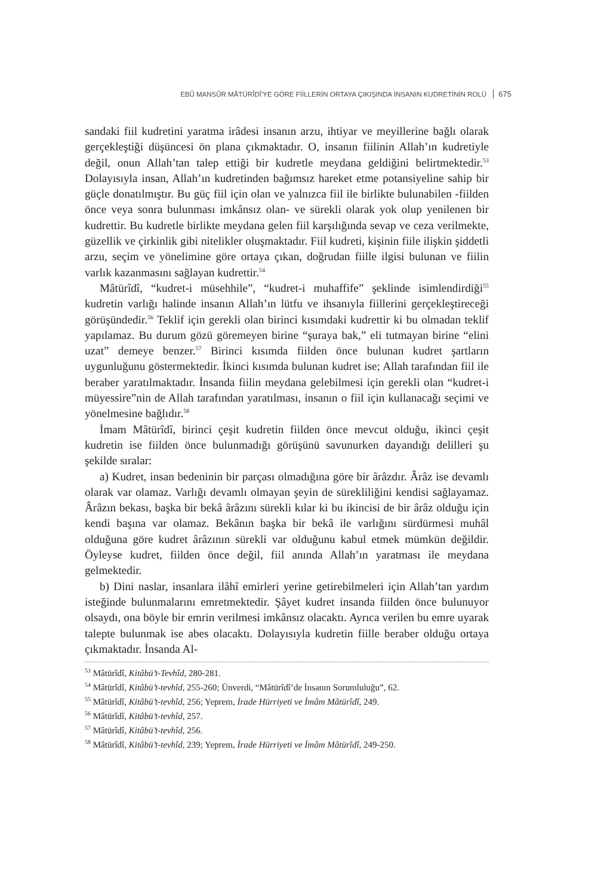EBÛ MANSÛR MÂTÜRÎDÎ’YE GÖRE FİİLLERİN ORTAYA ÇIKIŞINDA İNSANIN KUDRETİNİN ROLÜ 675
sandaki fiil kudretini yaratma irâdesi insanın arzu, ihtiyar ve meyillerine bağlı olarak gerçekleştiği düşüncesi ön plana çıkmaktadır. O, insanın fiilinin Allah’ın kudretiyle değil, onun Allah’tan talep ettiği bir kudretle meydana geldiğini belirtmektedir.<sup>53</sup> Dolayısıyla insan, Allah’ın kudretinden bağımsız hareket etme potansiyeline sahip bir güçle donatılmıştır. Bu güç fiil için olan ve yalnızca fiil ile birlikte bulunabilen -fiilden önce veya sonra bulunması imkânsız olan- ve sürekli olarak yok olup yenilenen bir kudrettir. Bu kudretle birlikte meydana gelen fiil karşılığında sevap ve ceza verilmekte, güzellik ve çirkinlik gibi nitelikler oluşmaktadır. Fiil kudreti, kişinin fiile ilişkin şiddetli arzu, seçim ve yönelimine göre ortaya çıkan, doğrudan fiille ilgisi bulunan ve fiilin varlık kazanmasını sağlayan kudrettir.<sup>54</sup>
Mâtürîdî, “kudret-i müsehhile”, “kudret-i muhaffife” şeklinde isimlendirdiği<sup>55</sup> kudretin varlığı halinde insanın Allah’ın lütfu ve ihsanıyla fiillerini gerçekleştireceği görüşündedir.<sup>56</sup> Teklif için gerekli olan birinci kısımdaki kudrettir ki bu olmadan teklif yapılamaz. Bu durum gözü göremeyen birine “şuraya bak,” eli tutmayan birine “elini uzat” demeye benzer.<sup>57</sup> Birinci kısımda fiilden önce bulunan kudret şartların uygunluğunu göstermektedir. İkinci kısımda bulunan kudret ise; Allah tarafından fiil ile beraber yaratılmaktadır. İnsanda fiilin meydana gelebilmesi için gerekli olan “kudret-i müyessire”nin de Allah tarafından yaratılması, insanın o fiil için kullanacağı seçimi ve yönelmesine bağlıdır.<sup>58</sup>
İmam Mâtürîdî, birinci çeşit kudretin fiilden önce mevcut olduğu, ikinci çeşit kudretin ise fiilden önce bulunmadığı görüşünü savunurken dayandığı delilleri şu şekilde sıralar:
a) Kudret, insan bedeninin bir parçası olmadığına göre bir ârâzdır. Ârâz ise devamlı olarak var olamaz. Varlığı devamlı olmayan şeyin de sürekliliğini kendisi sağlayamaz. Ârâzın bekası, başka bir bekâ ârâzını sürekli kılar ki bu ikincisi de bir ârâz olduğu için kendi başına var olamaz. Bekânın başka bir bekâ ile varlığını sürdürmesi muhâl olduğuna göre kudret ârâzının sürekli var olduğunu kabul etmek mümkün değildir. Öyleyse kudret, fiilden önce değil, fiil anında Allah’ın yaratması ile meydana gelmektedir.
b) Dini naslar, insanlara ilâhî emirleri yerine getirebilmeleri için Allah’tan yardım isteğinde bulunmalarını emretmektedir. Şâyet kudret insanda fiilden önce bulunuyor olsaydı, ona böyle bir emrin verilmesi imkânsız olacaktı. Ayrıca verilen bu emre uyarak talepte bulunmak ise abes olacaktı. Dolayısıyla kudretin fiille beraber olduğu ortaya çıkmaktadır. İnsanda Al-
<sup>53</sup> Mâtürîdî, Kitâbü’t-Tevhîd, 280-281.
<sup>54</sup> Mâtürîdî, Kitâbü’t-tevhîd, 255-260; Ünverdi, “Mâtürîdî’de İnsanın Sorumluluğu”, 62.
<sup>55</sup> Mâtürîdî, Kitâbü’t-tevhîd, 256; Yeprem, İrade Hürriyeti ve İmâm Mâtürîdî, 249.
<sup>56</sup> Mâtürîdî, Kitâbü’t-tevhîd, 257.
<sup>57</sup> Mâtürîdî, Kitâbü’t-tevhîd, 256.
<sup>58</sup> Mâtürîdî, Kitâbü’t-tevhîd, 239; Yeprem, İrade Hürriyeti ve İmâm Mâtürîdî, 249-250.